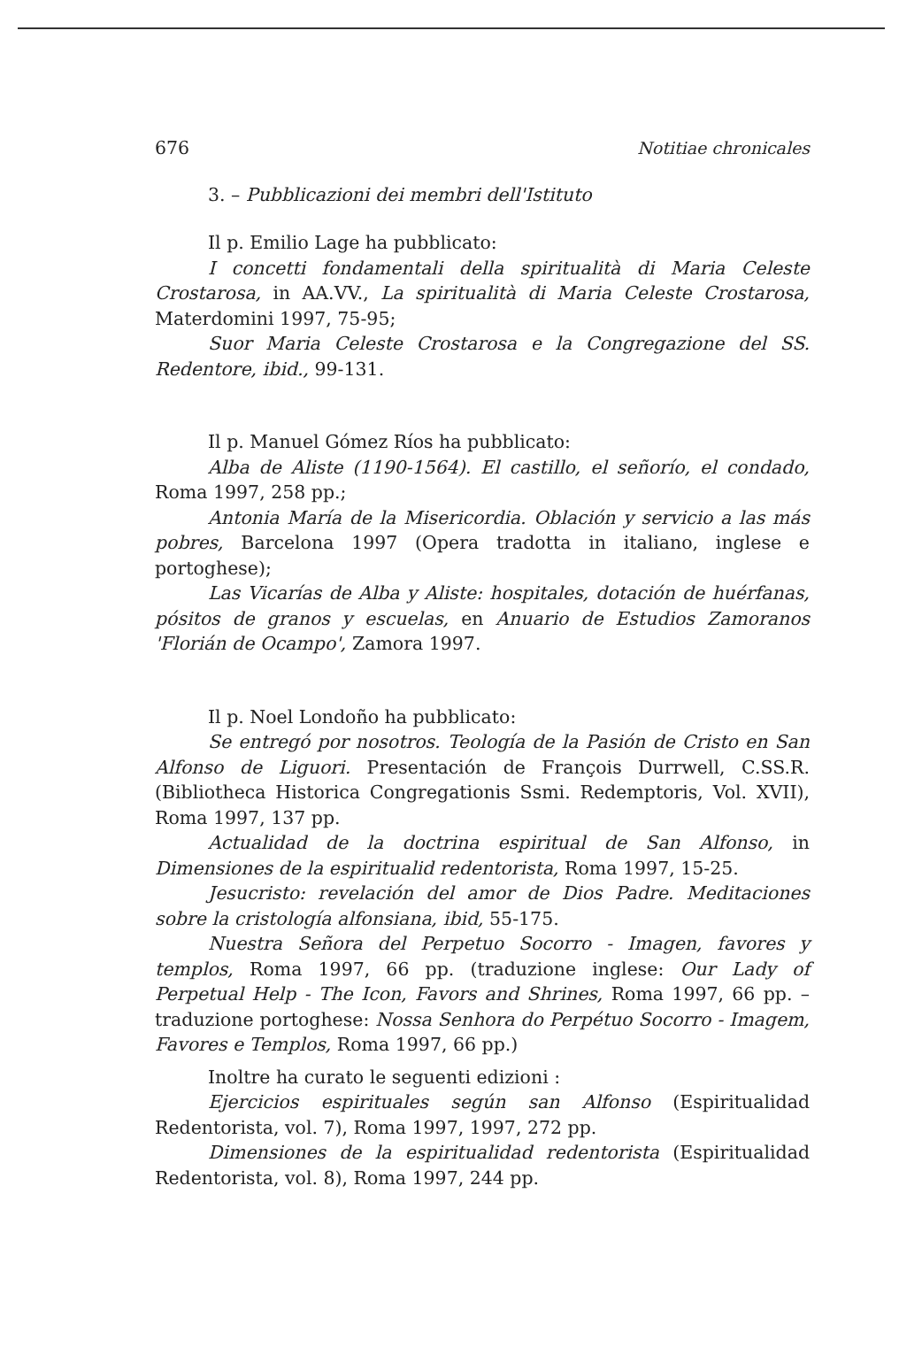676 Notitiae chronicales
3. – Pubblicazioni dei membri dell'Istituto
Il p. Emilio Lage ha pubblicato:
I concetti fondamentali della spiritualità di Maria Celeste Crostarosa, in AA.VV., La spiritualità di Maria Celeste Crostarosa, Materdomini 1997, 75-95;
Suor Maria Celeste Crostarosa e la Congregazione del SS. Redentore, ibid., 99-131.
Il p. Manuel Gómez Ríos ha pubblicato:
Alba de Aliste (1190-1564). El castillo, el señorío, el condado, Roma 1997, 258 pp.;
Antonia María de la Misericordia. Oblación y servicio a las más pobres, Barcelona 1997 (Opera tradotta in italiano, inglese e portoghese);
Las Vicarías de Alba y Aliste: hospitales, dotación de huérfanas, pósitos de granos y escuelas, en Anuario de Estudios Zamoranos 'Florián de Ocampo', Zamora 1997.
Il p. Noel Londoño ha pubblicato:
Se entregó por nosotros. Teología de la Pasión de Cristo en San Alfonso de Liguori. Presentación de François Durrwell, C.SS.R. (Bibliotheca Historica Congregationis Ssmi. Redemptoris, Vol. XVII), Roma 1997, 137 pp.
Actualidad de la doctrina espiritual de San Alfonso, in Dimensiones de la espiritualid redentorista, Roma 1997, 15-25.
Jesucristo: revelación del amor de Dios Padre. Meditaciones sobre la cristología alfonsiana, ibid, 55-175.
Nuestra Señora del Perpetuo Socorro - Imagen, favores y templos, Roma 1997, 66 pp. (traduzione inglese: Our Lady of Perpetual Help - The Icon, Favors and Shrines, Roma 1997, 66 pp. – traduzione portoghese: Nossa Senhora do Perpétuo Socorro - Imagem, Favores e Templos, Roma 1997, 66 pp.)
Inoltre ha curato le seguenti edizioni :
Ejercicios espirituales según san Alfonso (Espiritualidad Redentorista, vol. 7), Roma 1997, 1997, 272 pp.
Dimensiones de la espiritualidad redentorista (Espiritualidad Redentorista, vol. 8), Roma 1997, 244 pp.